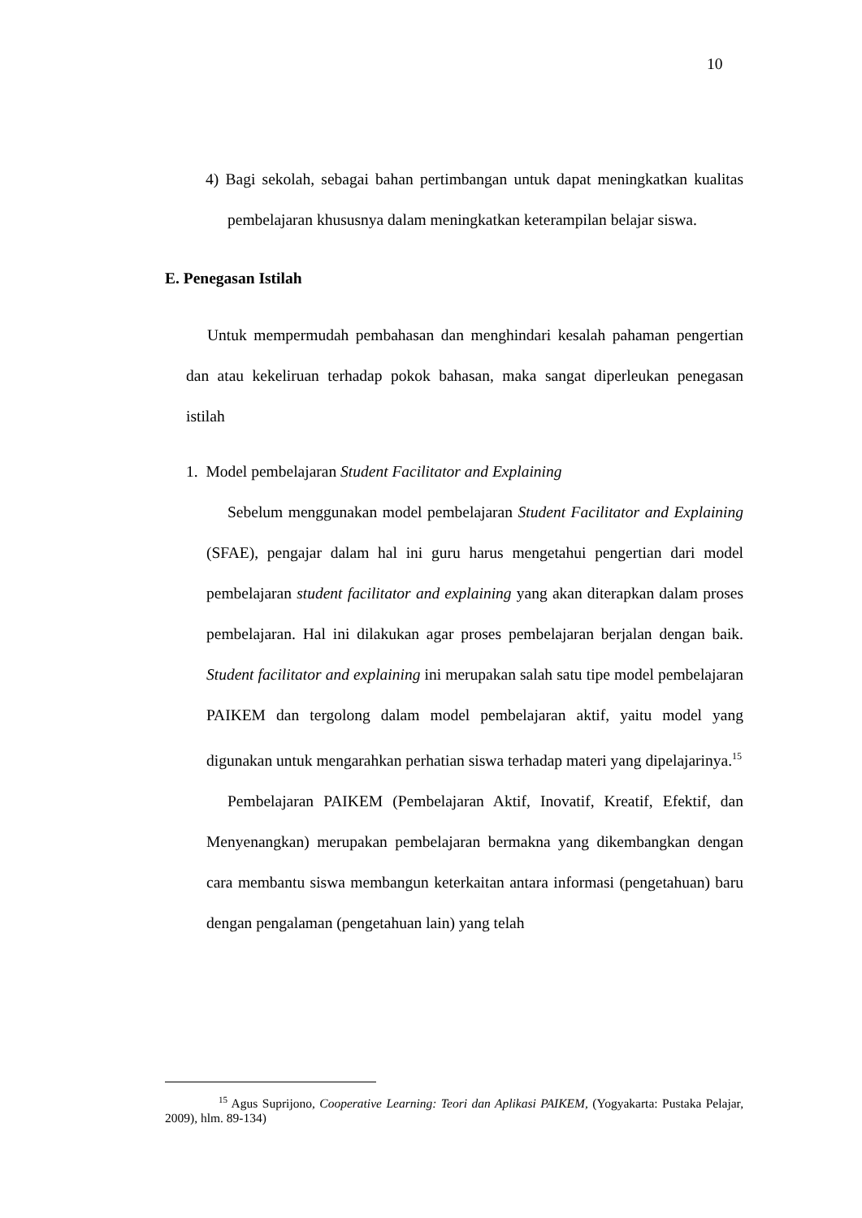10
4) Bagi sekolah, sebagai bahan pertimbangan untuk dapat meningkatkan kualitas pembelajaran khususnya dalam meningkatkan keterampilan belajar siswa.
E. Penegasan Istilah
Untuk mempermudah pembahasan dan menghindari kesalah pahaman pengertian dan atau kekeliruan terhadap pokok bahasan, maka sangat diperleukan penegasan istilah
1. Model pembelajaran Student Facilitator and Explaining
Sebelum menggunakan model pembelajaran Student Facilitator and Explaining (SFAE), pengajar dalam hal ini guru harus mengetahui pengertian dari model pembelajaran student facilitator and explaining yang akan diterapkan dalam proses pembelajaran. Hal ini dilakukan agar proses pembelajaran berjalan dengan baik. Student facilitator and explaining ini merupakan salah satu tipe model pembelajaran PAIKEM dan tergolong dalam model pembelajaran aktif, yaitu model yang digunakan untuk mengarahkan perhatian siswa terhadap materi yang dipelajarinya.<sup>15</sup>
Pembelajaran PAIKEM (Pembelajaran Aktif, Inovatif, Kreatif, Efektif, dan Menyenangkan) merupakan pembelajaran bermakna yang dikembangkan dengan cara membantu siswa membangun keterkaitan antara informasi (pengetahuan) baru dengan pengalaman (pengetahuan lain) yang telah
<sup>15</sup> Agus Suprijono, Cooperative Learning: Teori dan Aplikasi PAIKEM, (Yogyakarta: Pustaka Pelajar, 2009), hlm. 89-134)